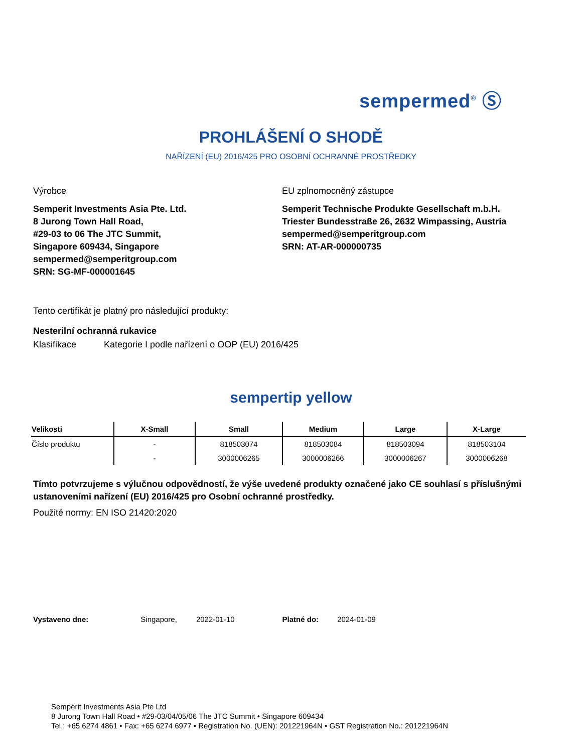sempermed<sup>®</sup> Ⓢ
PROHLÁŠENÍ O SHODĚ
NAŘÍZENÍ (EU) 2016/425 PRO OSOBNÍ OCHRANNÉ PROSTŘEDKY
Výrobce
Semperit Investments Asia Pte. Ltd.
8 Jurong Town Hall Road,
#29-03 to 06 The JTC Summit,
Singapore 609434, Singapore
sempermed@semperitgroup.com
SRN: SG-MF-000001645
EU zplnomocněný zástupce
Semperit Technische Produkte Gesellschaft m.b.H.
Triester Bundesstraße 26, 2632 Wimpassing, Austria
sempermed@semperitgroup.com
SRN: AT-AR-000000735
Tento certifikát je platný pro následující produkty:
Nesterilní ochranná rukavice
Klasifikace Kategorie I podle nařízení o OOP (EU) 2016/425
sempertip yellow
| Velikosti | X-Small | Small | Medium | Large | X-Large |
| --- | --- | --- | --- | --- | --- |
| Číslo produktu | - | 818503074 | 818503084 | 818503094 | 818503104 |
| | - | 3000006265 | 3000006266 | 3000006267 | 3000006268 |
Tímto potvrzujeme s výlučnou odpovědností, že výše uvedené produkty označené jako CE souhlasí s příslušnými ustanoveními nařízení (EU) 2016/425 pro Osobní ochranné prostředky.
Použité normy: EN ISO 21420:2020
Vystaveno dne: Singapore, 2022-01-10 Platné do: 2024-01-09
Semperit Investments Asia Pte Ltd
8 Jurong Town Hall Road • #29-03/04/05/06 The JTC Summit • Singapore 609434
Tel.: +65 6274 4861 • Fax: +65 6274 6977 • Registration No. (UEN): 201221964N • GST Registration No.: 201221964N